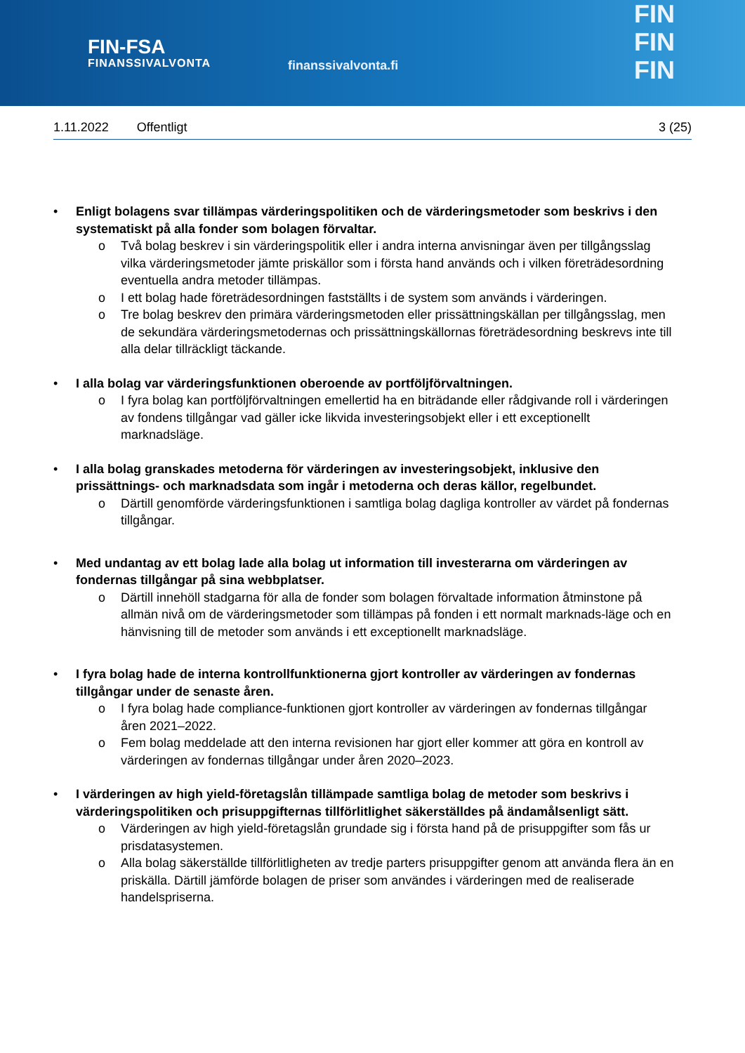FIN-FSA
FINANSSIVALVONTA
finanssivalvonta.fi
FIN
FIN
FIN
1.11.2022 Offentligt 3 (25)
• Enligt bolagens svar tillämpas värderingspolitiken och de värderingsmetoder som beskrivs i den systematiskt på alla fonder som bolagen förvaltar.
o Två bolag beskrev i sin värderingspolitik eller i andra interna anvisningar även per tillgångsslag vilka värderingsmetoder jämte priskällor som i första hand används och i vilken företrädesordning eventuella andra metoder tillämpas.
o I ett bolag hade företrädesordningen fastställts i de system som används i värderingen.
o Tre bolag beskrev den primära värderingsmetoden eller prissättningskällan per tillgångsslag, men de sekundära värderingsmetodernas och prissättningskällornas företrädesordning beskrevs inte till alla delar tillräckligt täckande.
• I alla bolag var värderingsfunktionen oberoende av portföljförvaltningen.
o I fyra bolag kan portföljförvaltningen emellertid ha en biträdande eller rådgivande roll i värderingen av fondens tillgångar vad gäller icke likvida investeringsobjekt eller i ett exceptionellt marknadsläge.
• I alla bolag granskades metoderna för värderingen av investeringsobjekt, inklusive den prissättnings- och marknadsdata som ingår i metoderna och deras källor, regelbundet.
o Därtill genomförde värderingsfunktionen i samtliga bolag dagliga kontroller av värdet på fondernas tillgångar.
• Med undantag av ett bolag lade alla bolag ut information till investerarna om värderingen av fondernas tillgångar på sina webbplatser.
o Därtill innehöll stadgarna för alla de fonder som bolagen förvaltade information åtminstone på allmän nivå om de värderingsmetoder som tillämpas på fonden i ett normalt marknads-läge och en hänvisning till de metoder som används i ett exceptionellt marknadsläge.
• I fyra bolag hade de interna kontrollfunktionerna gjort kontroller av värderingen av fondernas tillgångar under de senaste åren.
o I fyra bolag hade compliance-funktionen gjort kontroller av värderingen av fondernas tillgångar åren 2021–2022.
o Fem bolag meddelade att den interna revisionen har gjort eller kommer att göra en kontroll av värderingen av fondernas tillgångar under åren 2020–2023.
• I värderingen av high yield-företagslån tillämpade samtliga bolag de metoder som beskrivs i värderingspolitiken och prisuppgifternas tillförlitlighet säkerställdes på ändamålsenligt sätt.
o Värderingen av high yield-företagslån grundade sig i första hand på de prisuppgifter som fås ur prisdatasystemen.
o Alla bolag säkerställde tillförlitligheten av tredje parters prisuppgifter genom att använda flera än en priskälla. Därtill jämförde bolagen de priser som användes i värderingen med de realiserade handelspriserna.